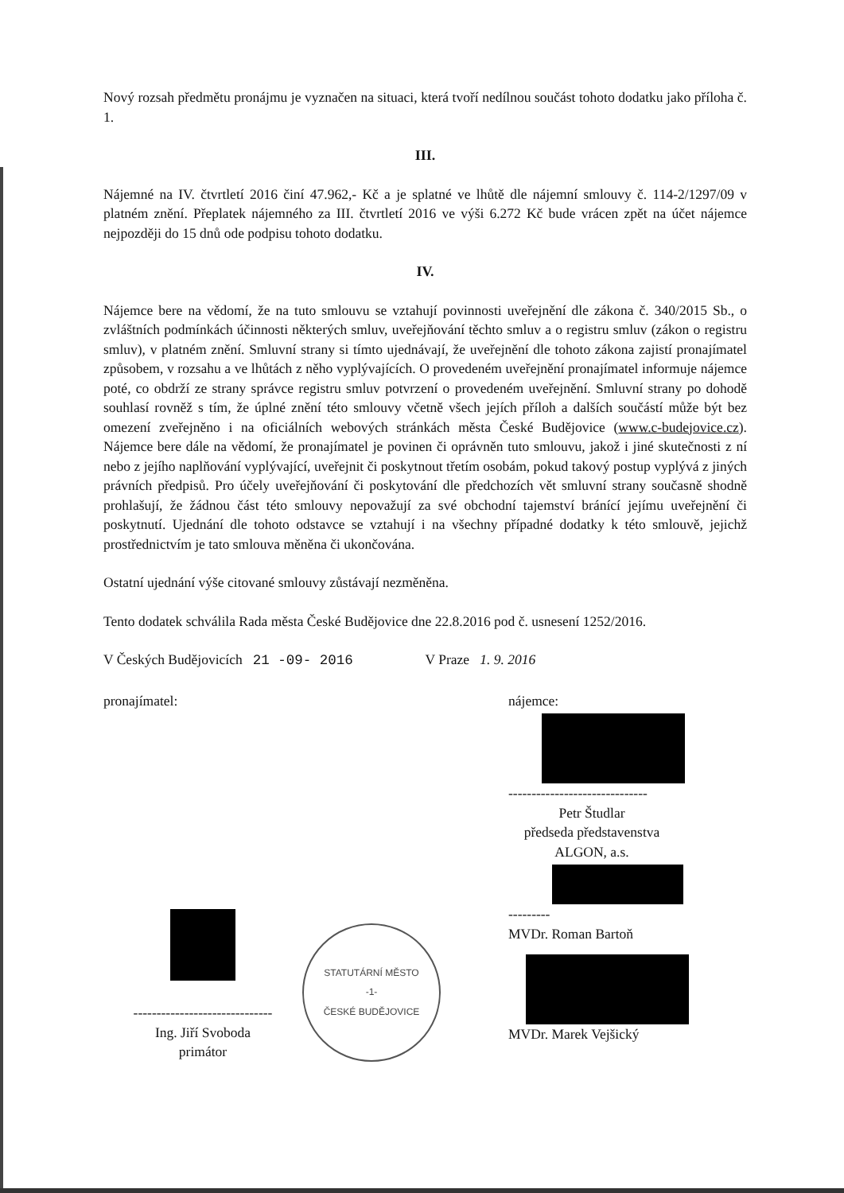Nový rozsah předmětu pronájmu je vyznačen na situaci, která tvoří nedílnou součást tohoto dodatku jako příloha č. 1.
III.
Nájemné na IV. čtvrtletí 2016 činí 47.962,- Kč a je splatné ve lhůtě dle nájemní smlouvy č. 114-2/1297/09 v platném znění. Přeplatek nájemného za III. čtvrtletí 2016 ve výši 6.272 Kč bude vrácen zpět na účet nájemce nejpozději do 15 dnů ode podpisu tohoto dodatku.
IV.
Nájemce bere na vědomí, že na tuto smlouvu se vztahují povinnosti uveřejnění dle zákona č. 340/2015 Sb., o zvláštních podmínkách účinnosti některých smluv, uveřejňování těchto smluv a o registru smluv (zákon o registru smluv), v platném znění. Smluvní strany si tímto ujednávají, že uveřejnění dle tohoto zákona zajistí pronajímatel způsobem, v rozsahu a ve lhůtách z něho vyplývajících. O provedeném uveřejnění pronajímatel informuje nájemce poté, co obdrží ze strany správce registru smluv potvrzení o provedeném uveřejnění. Smluvní strany po dohodě souhlasí rovněž s tím, že úplné znění této smlouvy včetně všech jejích příloh a dalších součástí může být bez omezení zveřejněno i na oficiálních webových stránkách města České Budějovice (www.c-budejovice.cz). Nájemce bere dále na vědomí, že pronajímatel je povinen či oprávněn tuto smlouvu, jakož i jiné skutečnosti z ní nebo z jejího naplňování vyplývající, uveřejnit či poskytnout třetím osobám, pokud takový postup vyplývá z jiných právních předpisů. Pro účely uveřejňování či poskytování dle předchozích vět smluvní strany současně shodně prohlašují, že žádnou část této smlouvy nepovažují za své obchodní tajemství bránící jejímu uveřejnění či poskytnutí. Ujednání dle tohoto odstavce se vztahují i na všechny případné dodatky k této smlouvě, jejichž prostřednictvím je tato smlouva měněna či ukončována.
Ostatní ujednání výše citované smlouvy zůstávají nezměněna.
Tento dodatek schválila Rada města České Budějovice dne 22.8.2016 pod č. usnesení 1252/2016.
V Českých Budějovicích 21 -09- 2016 V Praze 1. 9. 2016
pronajímatel:
------------------------------
Ing. Jiří Svoboda
primátor
STATUTÁRNÍ MĚSTO
-1-
ČESKÉ BUDĚJOVICE
nájemce:
------------------------------
Petr Študlar
předseda představenstva
ALGON, a.s.
---------
MVDr. Roman Bartoň
MVDr. Marek Vejšický